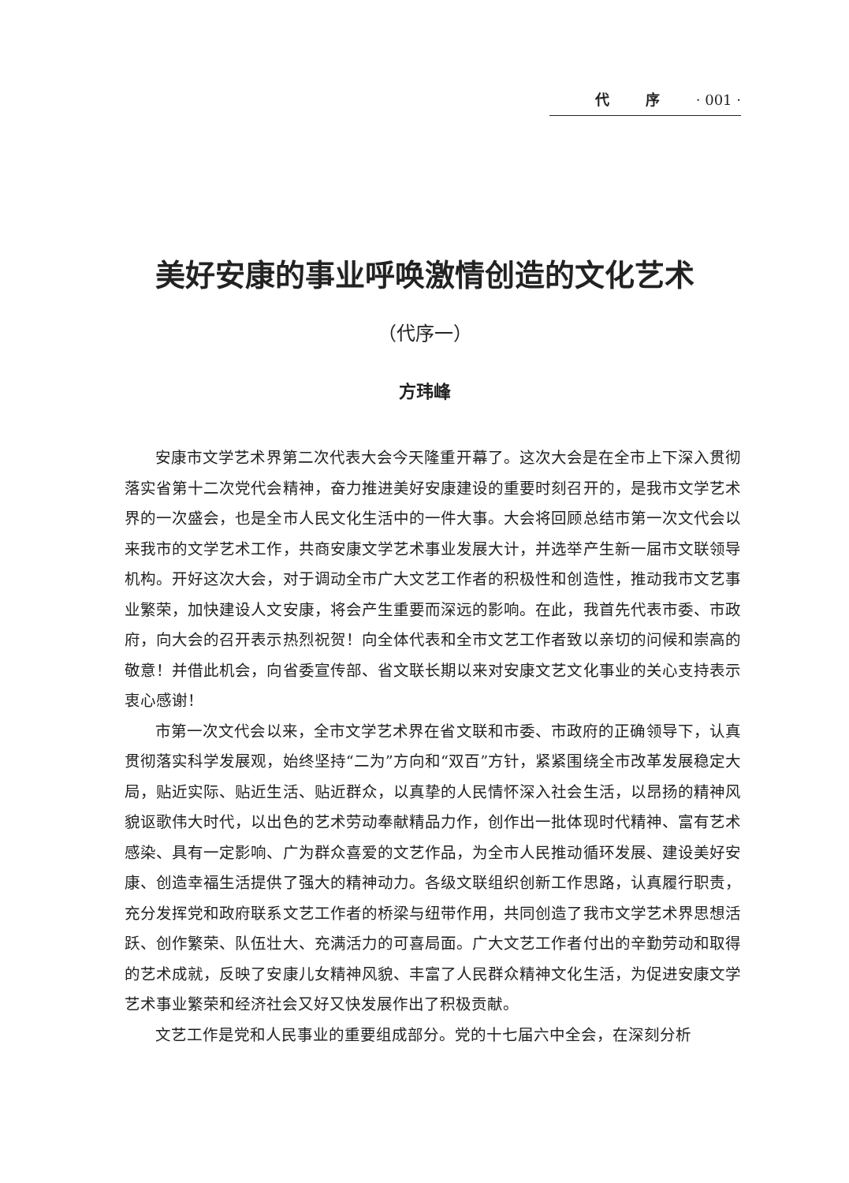代 序 · 001 ·
美好安康的事业呼唤激情创造的文化艺术
（代序一）
方玮峰
安康市文学艺术界第二次代表大会今天隆重开幕了。这次大会是在全市上下深入贯彻落实省第十二次党代会精神，奋力推进美好安康建设的重要时刻召开的，是我市文学艺术界的一次盛会，也是全市人民文化生活中的一件大事。大会将回顾总结市第一次文代会以来我市的文学艺术工作，共商安康文学艺术事业发展大计，并选举产生新一届市文联领导机构。开好这次大会，对于调动全市广大文艺工作者的积极性和创造性，推动我市文艺事业繁荣，加快建设人文安康，将会产生重要而深远的影响。在此，我首先代表市委、市政府，向大会的召开表示热烈祝贺！向全体代表和全市文艺工作者致以亲切的问候和崇高的敬意！并借此机会，向省委宣传部、省文联长期以来对安康文艺文化事业的关心支持表示衷心感谢！
市第一次文代会以来，全市文学艺术界在省文联和市委、市政府的正确领导下，认真贯彻落实科学发展观，始终坚持“二为”方向和“双百”方针，紧紧围绕全市改革发展稳定大局，贴近实际、贴近生活、贴近群众，以真挚的人民情怀深入社会生活，以昂扬的精神风貌讴歌伟大时代，以出色的艺术劳动奉献精品力作，创作出一批体现时代精神、富有艺术感染、具有一定影响、广为群众喜爱的文艺作品，为全市人民推动循环发展、建设美好安康、创造幸福生活提供了强大的精神动力。各级文联组织创新工作思路，认真履行职责，充分发挥党和政府联系文艺工作者的桥梁与纽带作用，共同创造了我市文学艺术界思想活跃、创作繁荣、队伍壮大、充满活力的可喜局面。广大文艺工作者付出的辛勤劳动和取得的艺术成就，反映了安康儿女精神风貌、丰富了人民群众精神文化生活，为促进安康文学艺术事业繁荣和经济社会又好又快发展作出了积极贡献。
文艺工作是党和人民事业的重要组成部分。党的十七届六中全会，在深刻分析